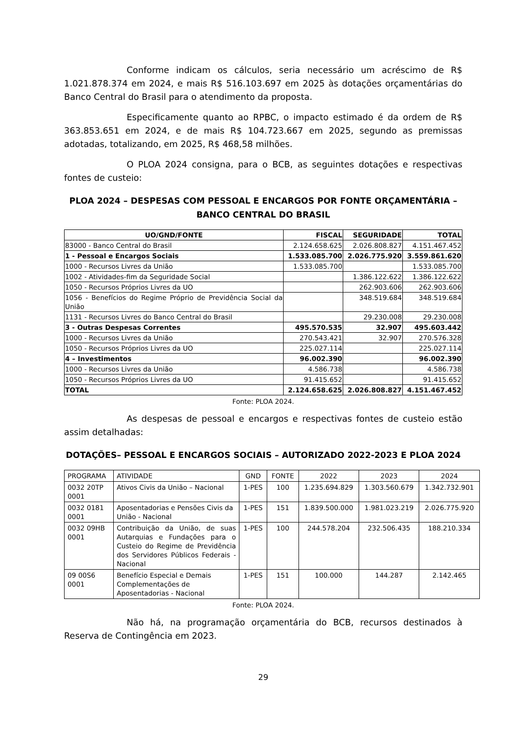Conforme indicam os cálculos, seria necessário um acréscimo de R$ 1.021.878.374 em 2024, e mais R$ 516.103.697 em 2025 às dotações orçamentárias do Banco Central do Brasil para o atendimento da proposta.
Especificamente quanto ao RPBC, o impacto estimado é da ordem de R$ 363.853.651 em 2024, e de mais R$ 104.723.667 em 2025, segundo as premissas adotadas, totalizando, em 2025, R$ 468,58 milhões.
O PLOA 2024 consigna, para o BCB, as seguintes dotações e respectivas fontes de custeio:
PLOA 2024 – DESPESAS COM PESSOAL E ENCARGOS POR FONTE ORÇAMENTÁRIA – BANCO CENTRAL DO BRASIL
| UO/GND/FONTE | FISCAL | SEGURIDADE | TOTAL |
| --- | --- | --- | --- |
| 83000 - Banco Central do Brasil | 2.124.658.625 | 2.026.808.827 | 4.151.467.452 |
| 1 - Pessoal e Encargos Sociais | 1.533.085.700 | 2.026.775.920 | 3.559.861.620 |
| 1000 - Recursos Livres da União | 1.533.085.700 | | 1.533.085.700 |
| 1002 - Atividades-fim da Seguridade Social | | 1.386.122.622 | 1.386.122.622 |
| 1050 - Recursos Próprios Livres da UO | | 262.903.606 | 262.903.606 |
| 1056 - Benefícios do Regime Próprio de Previdência Social da União | | 348.519.684 | 348.519.684 |
| 1131 - Recursos Livres do Banco Central do Brasil | | 29.230.008 | 29.230.008 |
| 3 - Outras Despesas Correntes | 495.570.535 | 32.907 | 495.603.442 |
| 1000 - Recursos Livres da União | 270.543.421 | 32.907 | 270.576.328 |
| 1050 - Recursos Próprios Livres da UO | 225.027.114 | | 225.027.114 |
| 4 – Investimentos | 96.002.390 | | 96.002.390 |
| 1000 - Recursos Livres da União | 4.586.738 | | 4.586.738 |
| 1050 - Recursos Próprios Livres da UO | 91.415.652 | | 91.415.652 |
| TOTAL | 2.124.658.625 | 2.026.808.827 | 4.151.467.452 |
Fonte: PLOA 2024.
As despesas de pessoal e encargos e respectivas fontes de custeio estão assim detalhadas:
DOTAÇÕES– PESSOAL E ENCARGOS SOCIAIS – AUTORIZADO 2022-2023 E PLOA 2024
| PROGRAMA | ATIVIDADE | GND | FONTE | 2022 | 2023 | 2024 |
| 0032 20TP 0001 | Ativos Civis da União – Nacional | 1-PES | 100 | 1.235.694.829 | 1.303.560.679 | 1.342.732.901 |
| 0032 0181 0001 | Aposentadorias e Pensões Civis da União - Nacional | 1-PES | 151 | 1.839.500.000 | 1.981.023.219 | 2.026.775.920 |
| 0032 09HB 0001 | Contribuição da União, de suas Autarquias e Fundações para o Custeio do Regime de Previdência dos Servidores Públicos Federais - Nacional | 1-PES | 100 | 244.578.204 | 232.506.435 | 188.210.334 |
| 09 00S6 0001 | Benefício Especial e Demais Complementações de Aposentadorias - Nacional | 1-PES | 151 | 100.000 | 144.287 | 2.142.465 |
Fonte: PLOA 2024.
Não há, na programação orçamentária do BCB, recursos destinados à Reserva de Contingência em 2023.
29